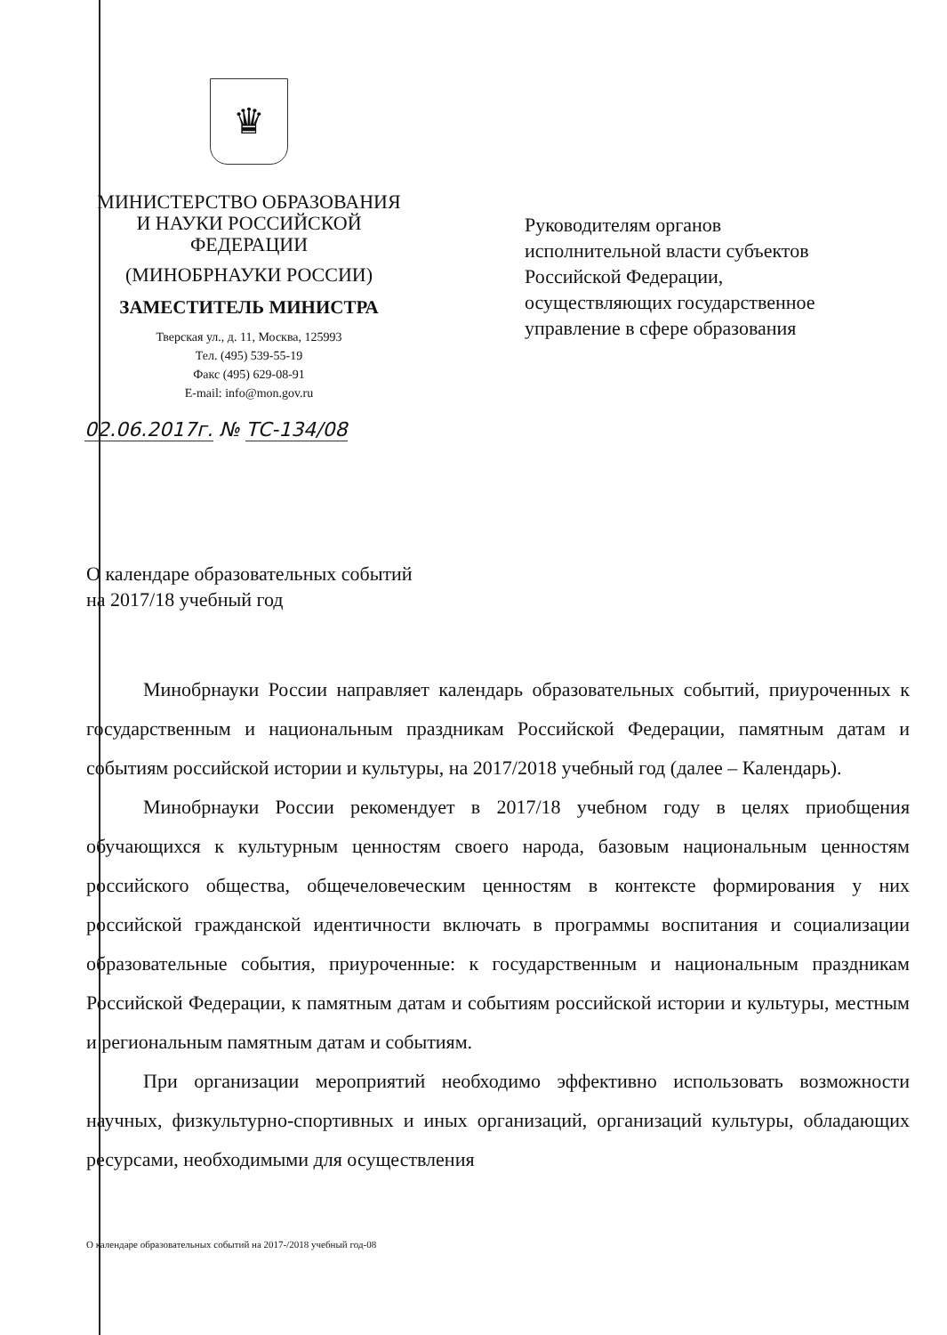♛
МИНИСТЕРСТВО ОБРАЗОВАНИЯ
И НАУКИ РОССИЙСКОЙ
ФЕДЕРАЦИИ
(МИНОБРНАУКИ РОССИИ)
ЗАМЕСТИТЕЛЬ МИНИСТРА
Тверская ул., д. 11, Москва, 125993
Тел. (495) 539-55-19
Факс (495) 629-08-91
E-mail: info@mon.gov.ru
02.06.2017г. № ТС-134/08
Руководителям органов
исполнительной власти субъектов
Российской Федерации,
осуществляющих государственное
управление в сфере образования
О календаре образовательных событий
на 2017/18 учебный год
Минобрнауки России направляет календарь образовательных событий, приуроченных к государственным и национальным праздникам Российской Федерации, памятным датам и событиям российской истории и культуры, на 2017/2018 учебный год (далее – Календарь).
Минобрнауки России рекомендует в 2017/18 учебном году в целях приобщения обучающихся к культурным ценностям своего народа, базовым национальным ценностям российского общества, общечеловеческим ценностям в контексте формирования у них российской гражданской идентичности включать в программы воспитания и социализации образовательные события, приуроченные: к государственным и национальным праздникам Российской Федерации, к памятным датам и событиям российской истории и культуры, местным и региональным памятным датам и событиям.
При организации мероприятий необходимо эффективно использовать возможности научных, физкультурно-спортивных и иных организаций, организаций культуры, обладающих ресурсами, необходимыми для осуществления
О календаре образовательных событий на 2017-/2018 учебный год-08